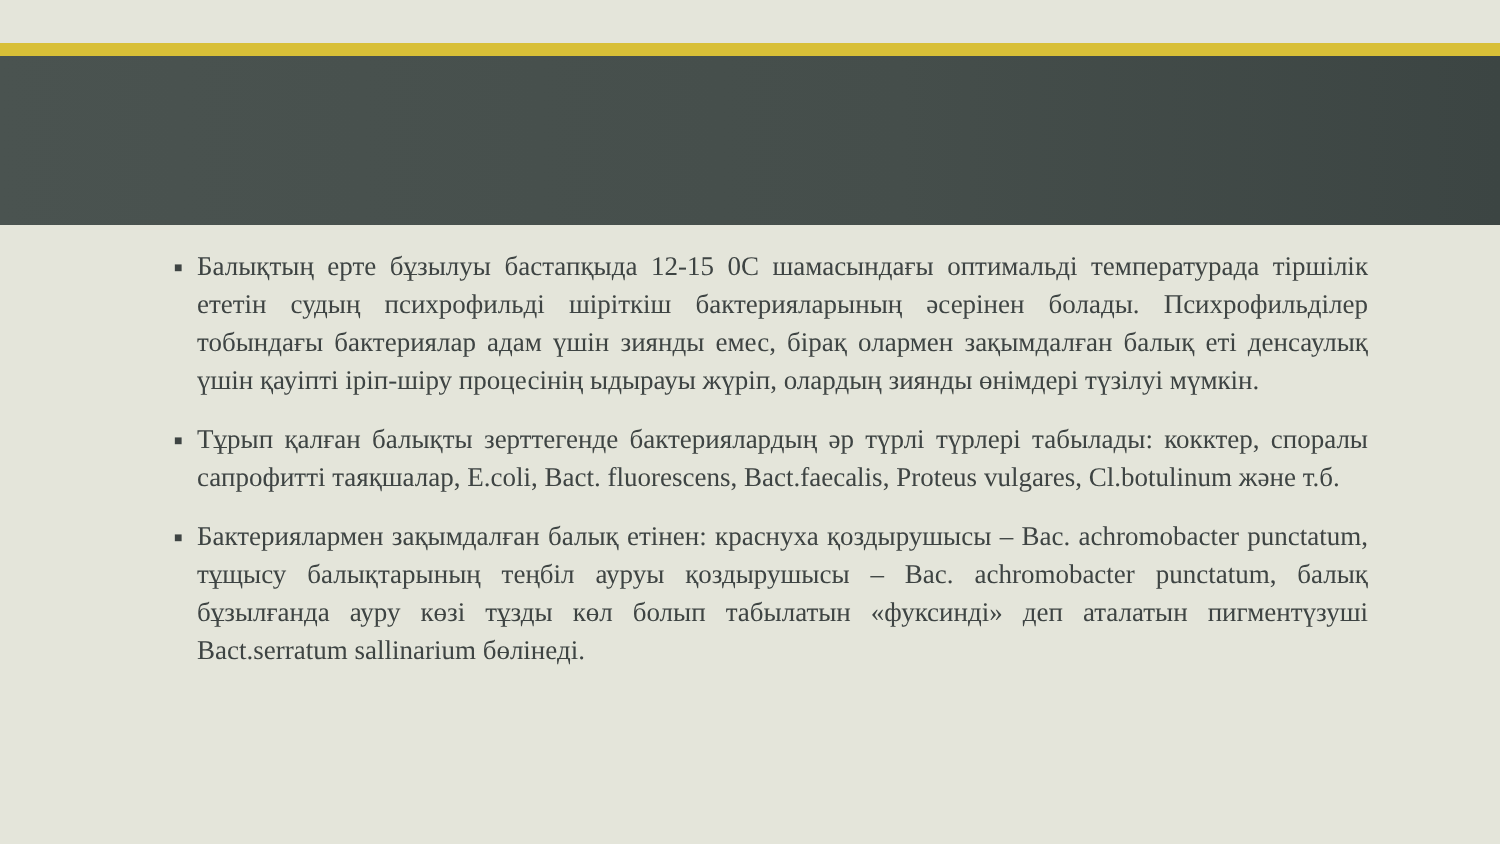■
Балықтың ерте бұзылуы бастапқыда 12-15 0С шамасындағы оптимальді температурада тіршілік ететін судың психрофильді шіріткіш бактерияларының әсерінен болады. Психрофильділер тобындағы бактериялар адам үшін зиянды емес, бірақ олармен зақымдалған балық еті денсаулық үшін қауіпті іріп-шіру процесінің ыдырауы жүріп, олардың зиянды өнімдері түзілуі мүмкін.
■
Тұрып қалған балықты зерттегенде бактериялардың әр түрлі түрлері табылады: кокктер, споралы сапрофитті таяқшалар, E.coli, Bact. fluorescens, Bact.faecalis, Proteus vulgares, Cl.botulinum және т.б.
■
Бактериялармен зақымдалған балық етінен: краснуха қоздырушысы – Bac. achromobacter punctatum, тұщысу балықтарының теңбіл ауруы қоздырушысы – Bac. achromobacter punctatum, балық бұзылғанда ауру көзі тұзды көл болып табылатын «фуксинді» деп аталатын пигментүзуші Bact.serratum sallinarium бөлінеді.